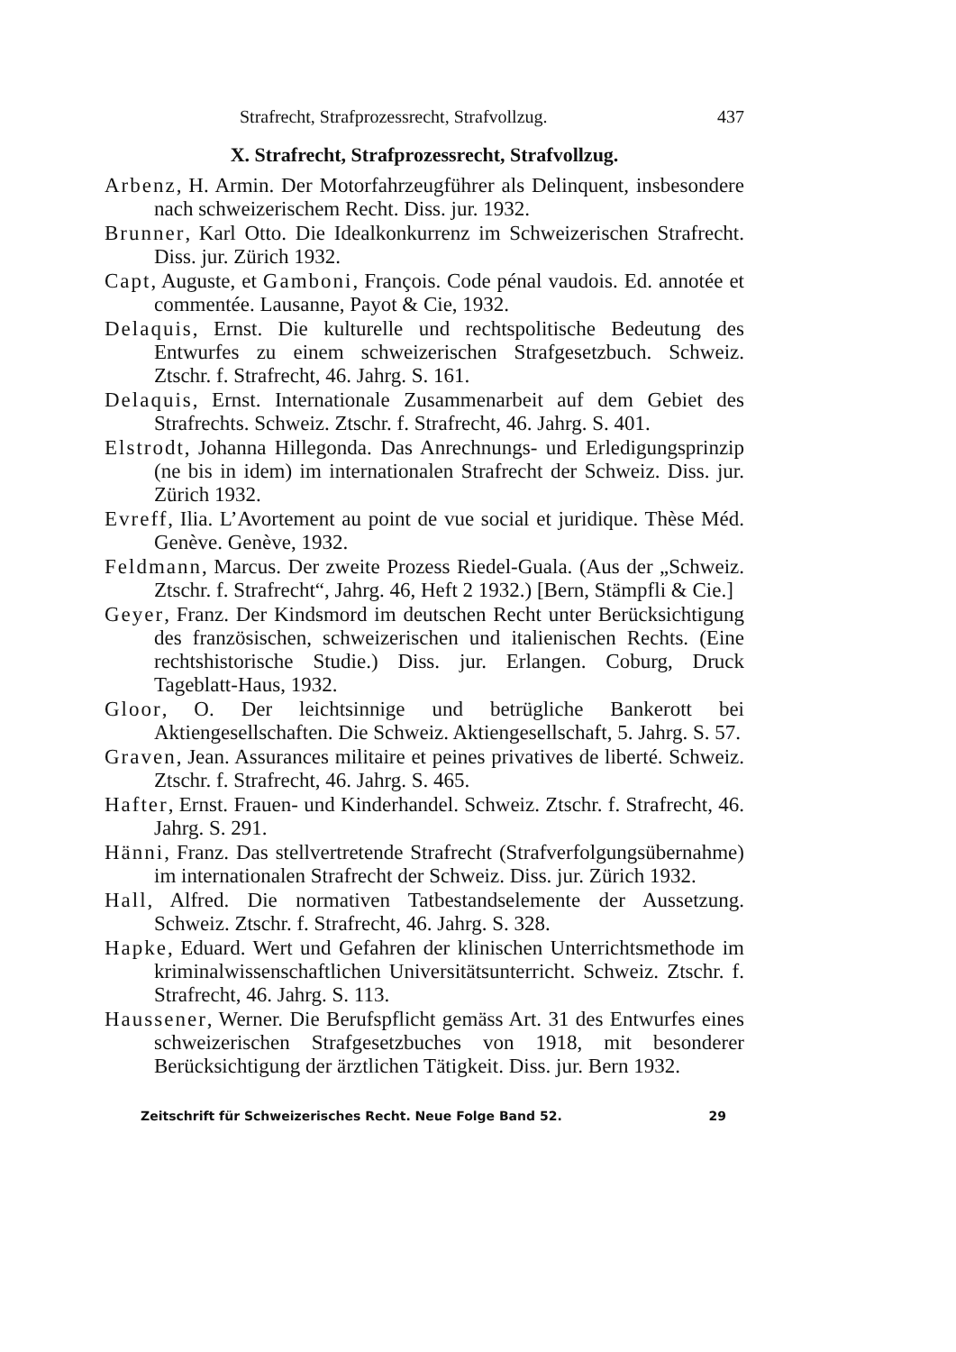Strafrecht, Strafprozessrecht, Strafvollzug. 437
X. Strafrecht, Strafprozessrecht, Strafvollzug.
Arbenz, H. Armin. Der Motorfahrzeugführer als Delinquent, insbesondere nach schweizerischem Recht. Diss. jur. 1932.
Brunner, Karl Otto. Die Idealkonkurrenz im Schweizerischen Strafrecht. Diss. jur. Zürich 1932.
Capt, Auguste, et Gamboni, François. Code pénal vaudois. Ed. annotée et commentée. Lausanne, Payot & Cie, 1932.
Delaquis, Ernst. Die kulturelle und rechtspolitische Bedeutung des Entwurfes zu einem schweizerischen Strafgesetzbuch. Schweiz. Ztschr. f. Strafrecht, 46. Jahrg. S. 161.
Delaquis, Ernst. Internationale Zusammenarbeit auf dem Gebiet des Strafrechts. Schweiz. Ztschr. f. Strafrecht, 46. Jahrg. S. 401.
Elstrodt, Johanna Hillegonda. Das Anrechnungs- und Erledigungsprinzip (ne bis in idem) im internationalen Strafrecht der Schweiz. Diss. jur. Zürich 1932.
Evreff, Ilia. L’Avortement au point de vue social et juridique. Thèse Méd. Genève. Genève, 1932.
Feldmann, Marcus. Der zweite Prozess Riedel-Guala. (Aus der „Schweiz. Ztschr. f. Strafrecht“, Jahrg. 46, Heft 2 1932.) [Bern, Stämpfli & Cie.]
Geyer, Franz. Der Kindsmord im deutschen Recht unter Berücksichtigung des französischen, schweizerischen und italienischen Rechts. (Eine rechtshistorische Studie.) Diss. jur. Erlangen. Coburg, Druck Tageblatt-Haus, 1932.
Gloor, O. Der leichtsinnige und betrügliche Bankerott bei Aktiengesellschaften. Die Schweiz. Aktiengesellschaft, 5. Jahrg. S. 57.
Graven, Jean. Assurances militaire et peines privatives de liberté. Schweiz. Ztschr. f. Strafrecht, 46. Jahrg. S. 465.
Hafter, Ernst. Frauen- und Kinderhandel. Schweiz. Ztschr. f. Strafrecht, 46. Jahrg. S. 291.
Hänni, Franz. Das stellvertretende Strafrecht (Strafverfolgungsübernahme) im internationalen Strafrecht der Schweiz. Diss. jur. Zürich 1932.
Hall, Alfred. Die normativen Tatbestandselemente der Aussetzung. Schweiz. Ztschr. f. Strafrecht, 46. Jahrg. S. 328.
Hapke, Eduard. Wert und Gefahren der klinischen Unterrichtsmethode im kriminalwissenschaftlichen Universitätsunterricht. Schweiz. Ztschr. f. Strafrecht, 46. Jahrg. S. 113.
Haussener, Werner. Die Berufspflicht gemäss Art. 31 des Entwurfes eines schweizerischen Strafgesetzbuches von 1918, mit besonderer Berücksichtigung der ärztlichen Tätigkeit. Diss. jur. Bern 1932.
Zeitschrift für Schweizerisches Recht. Neue Folge Band 52. 29